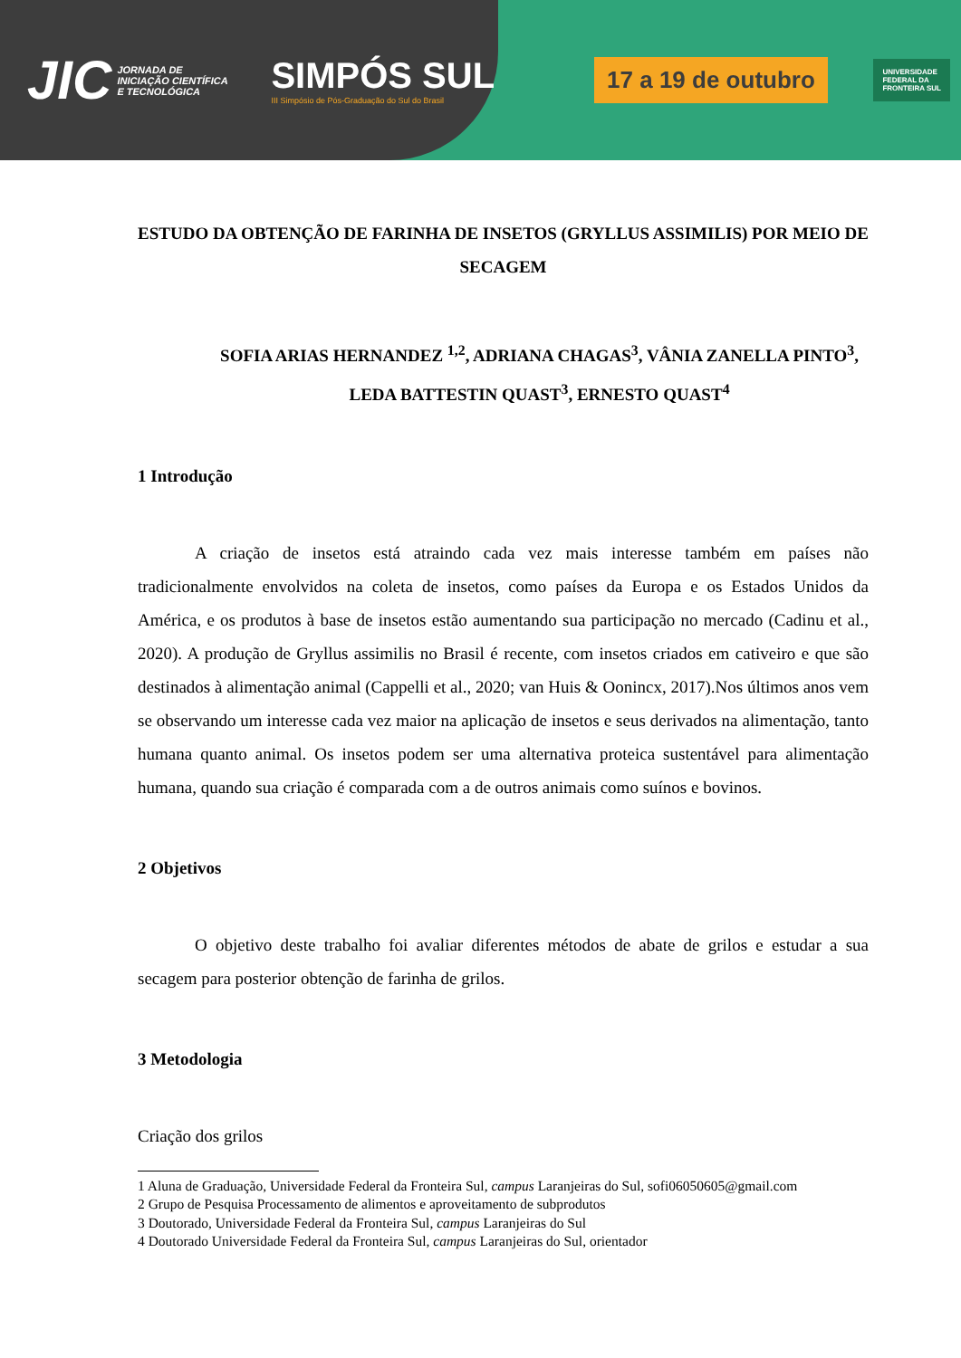JIC
JORNADA DE INICIAÇÃO CIENTÍFICA E TECNOLÓGICA
SIMPÓS SUL
III Simpósio de Pós-Graduação do Sul do Brasil
17 a 19 de outubro
UNIVERSIDADE
FEDERAL DA
FRONTEIRA SUL
ESTUDO DA OBTENÇÃO DE FARINHA DE INSETOS (GRYLLUS ASSIMILIS) POR MEIO DE SECAGEM
SOFIA ARIAS HERNANDEZ <sup>1,2</sup>, ADRIANA CHAGAS<sup>3</sup>, VÂNIA ZANELLA PINTO<sup>3</sup>, LEDA BATTESTIN QUAST<sup>3</sup>, ERNESTO QUAST<sup>4</sup>
1 Introdução
A criação de insetos está atraindo cada vez mais interesse também em países não tradicionalmente envolvidos na coleta de insetos, como países da Europa e os Estados Unidos da América, e os produtos à base de insetos estão aumentando sua participação no mercado (Cadinu et al., 2020). A produção de Gryllus assimilis no Brasil é recente, com insetos criados em cativeiro e que são destinados à alimentação animal (Cappelli et al., 2020; van Huis & Oonincx, 2017).Nos últimos anos vem se observando um interesse cada vez maior na aplicação de insetos e seus derivados na alimentação, tanto humana quanto animal. Os insetos podem ser uma alternativa proteica sustentável para alimentação humana, quando sua criação é comparada com a de outros animais como suínos e bovinos.
2 Objetivos
O objetivo deste trabalho foi avaliar diferentes métodos de abate de grilos e estudar a sua secagem para posterior obtenção de farinha de grilos.
3 Metodologia
Criação dos grilos
1 Aluna de Graduação, Universidade Federal da Fronteira Sul, campus Laranjeiras do Sul, sofi06050605@gmail.com
2 Grupo de Pesquisa Processamento de alimentos e aproveitamento de subprodutos
3 Doutorado, Universidade Federal da Fronteira Sul, campus Laranjeiras do Sul
4 Doutorado Universidade Federal da Fronteira Sul, campus Laranjeiras do Sul, orientador